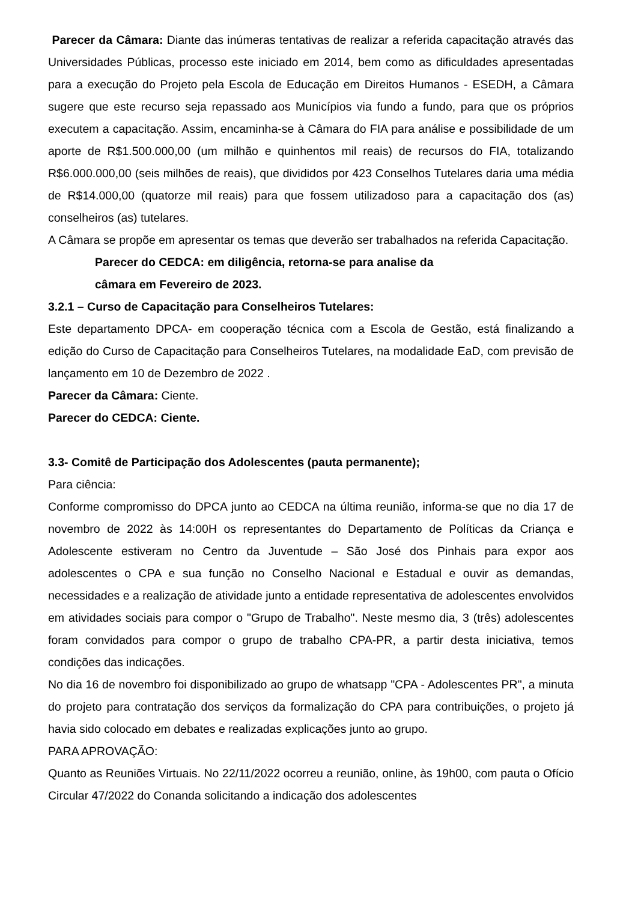Parecer da Câmara: Diante das inúmeras tentativas de realizar a referida capacitação através das Universidades Públicas, processo este iniciado em 2014, bem como as dificuldades apresentadas para a execução do Projeto pela Escola de Educação em Direitos Humanos - ESEDH, a Câmara sugere que este recurso seja repassado aos Municípios via fundo a fundo, para que os próprios executem a capacitação. Assim, encaminha-se à Câmara do FIA para análise e possibilidade de um aporte de R$1.500.000,00 (um milhão e quinhentos mil reais) de recursos do FIA, totalizando R$6.000.000,00 (seis milhões de reais), que divididos por 423 Conselhos Tutelares daria uma média de R$14.000,00 (quatorze mil reais) para que fossem utilizadoso para a capacitação dos (as) conselheiros (as) tutelares.
A Câmara se propõe em apresentar os temas que deverão ser trabalhados na referida Capacitação.
Parecer do CEDCA: em diligência, retorna-se para analise da
câmara em Fevereiro de 2023.
3.2.1 – Curso de Capacitação para Conselheiros Tutelares:
Este departamento DPCA- em cooperação técnica com a Escola de Gestão, está finalizando a edição do Curso de Capacitação para Conselheiros Tutelares, na modalidade EaD, com previsão de lançamento em 10 de Dezembro de 2022 .
Parecer da Câmara: Ciente.
Parecer do CEDCA: Ciente.
3.3- Comitê de Participação dos Adolescentes (pauta permanente);
Para ciência:
Conforme compromisso do DPCA junto ao CEDCA na última reunião, informa-se que no dia 17 de novembro de 2022 às 14:00H os representantes do Departamento de Políticas da Criança e Adolescente estiveram no Centro da Juventude – São José dos Pinhais para expor aos adolescentes o CPA e sua função no Conselho Nacional e Estadual e ouvir as demandas, necessidades e a realização de atividade junto a entidade representativa de adolescentes envolvidos em atividades sociais para compor o "Grupo de Trabalho". Neste mesmo dia, 3 (três) adolescentes foram convidados para compor o grupo de trabalho CPA-PR, a partir desta iniciativa, temos condições das indicações.
No dia 16 de novembro foi disponibilizado ao grupo de whatsapp "CPA - Adolescentes PR", a minuta do projeto para contratação dos serviços da formalização do CPA para contribuições, o projeto já havia sido colocado em debates e realizadas explicações junto ao grupo.
PARA APROVAÇÃO:
Quanto as Reuniões Virtuais. No 22/11/2022 ocorreu a reunião, online, às 19h00, com pauta o Ofício Circular 47/2022 do Conanda solicitando a indicação dos adolescentes